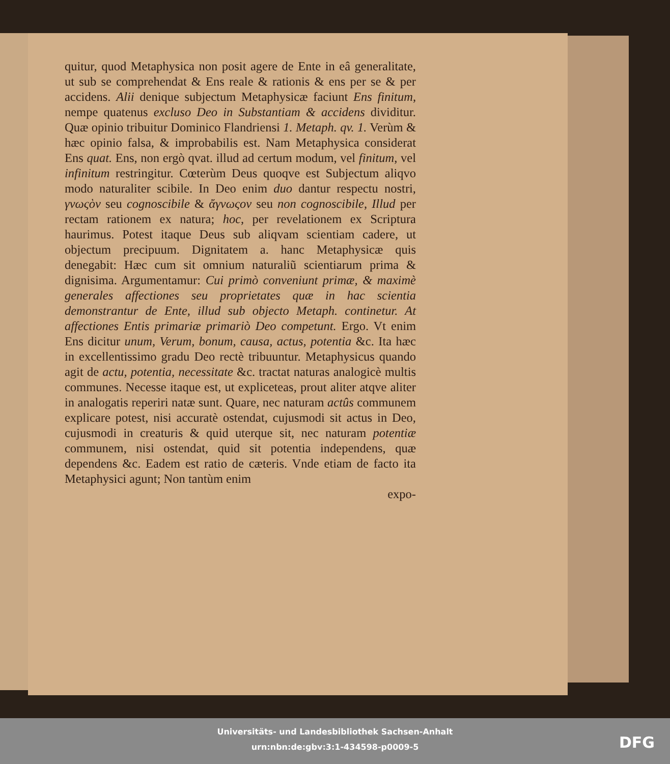quitur, quod Metaphysica non posit agere de Ente in eâ generalitate, ut sub se comprehendat & Ens reale & rationis & ens per se & per accidens. Alii denique subjectum Metaphysicæ faciunt Ens finitum, nempe quatenus excluso Deo in Substantiam & accidens dividitur. Quæ opinio tribuitur Dominico Flandriensi 1. Metaph. qv. 1. Verùm & hæc opinio falsa, & improbabilis est. Nam Metaphysica considerat Ens quat. Ens, non ergò qvat. illud ad certum modum, vel finitum, vel infinitum restringitur. Cœterùm Deus quoqve est Subjectum aliqvo modo naturaliter scibile. In Deo enim duo dantur respectu nostri, γνωςὸν seu cognoscibile & ἄγνωςον seu non cognoscibile, Illud per rectam rationem ex natura; hoc, per revelationem ex Scriptura haurimus. Potest itaque Deus sub aliqvam scientiam cadere, ut objectum precipuum. Dignitatem a. hanc Metaphysicæ quis denegabit: Hæc cum sit omnium naturaliũ scientiarum prima & dignisima. Argumentamur: Cui primò conveniunt primæ, & maximè generales affectiones seu proprietates quæ in hac scientia demonstrantur de Ente, illud sub objecto Metaph. continetur. At affectiones Entis primariæ primariò Deo competunt. Ergo. Vt enim Ens dicitur unum, Verum, bonum, causa, actus, potentia &c. Ita hæc in excellentissimo gradu Deo rectè tribuuntur. Metaphysicus quando agit de actu, potentia, necessitate &c. tractat naturas analogicè multis communes. Necesse itaque est, ut expliceteas, prout aliter atqve aliter in analogatis reperiri natæ sunt. Quare, nec naturam actûs communem explicare potest, nisi accuratè ostendat, cujusmodi sit actus in Deo, cujusmodi in creaturis & quid uterque sit, nec naturam potentiæ communem, nisi ostendat, quid sit potentia independens, quæ dependens &c. Eadem est ratio de cæteris. Vnde etiam de facto ita Metaphysici agunt; Non tantùm enim
expo-
Universitäts- und Landesbibliothek Sachsen-Anhalt
urn:nbn:de:gbv:3:1-434598-p0009-5
DFG